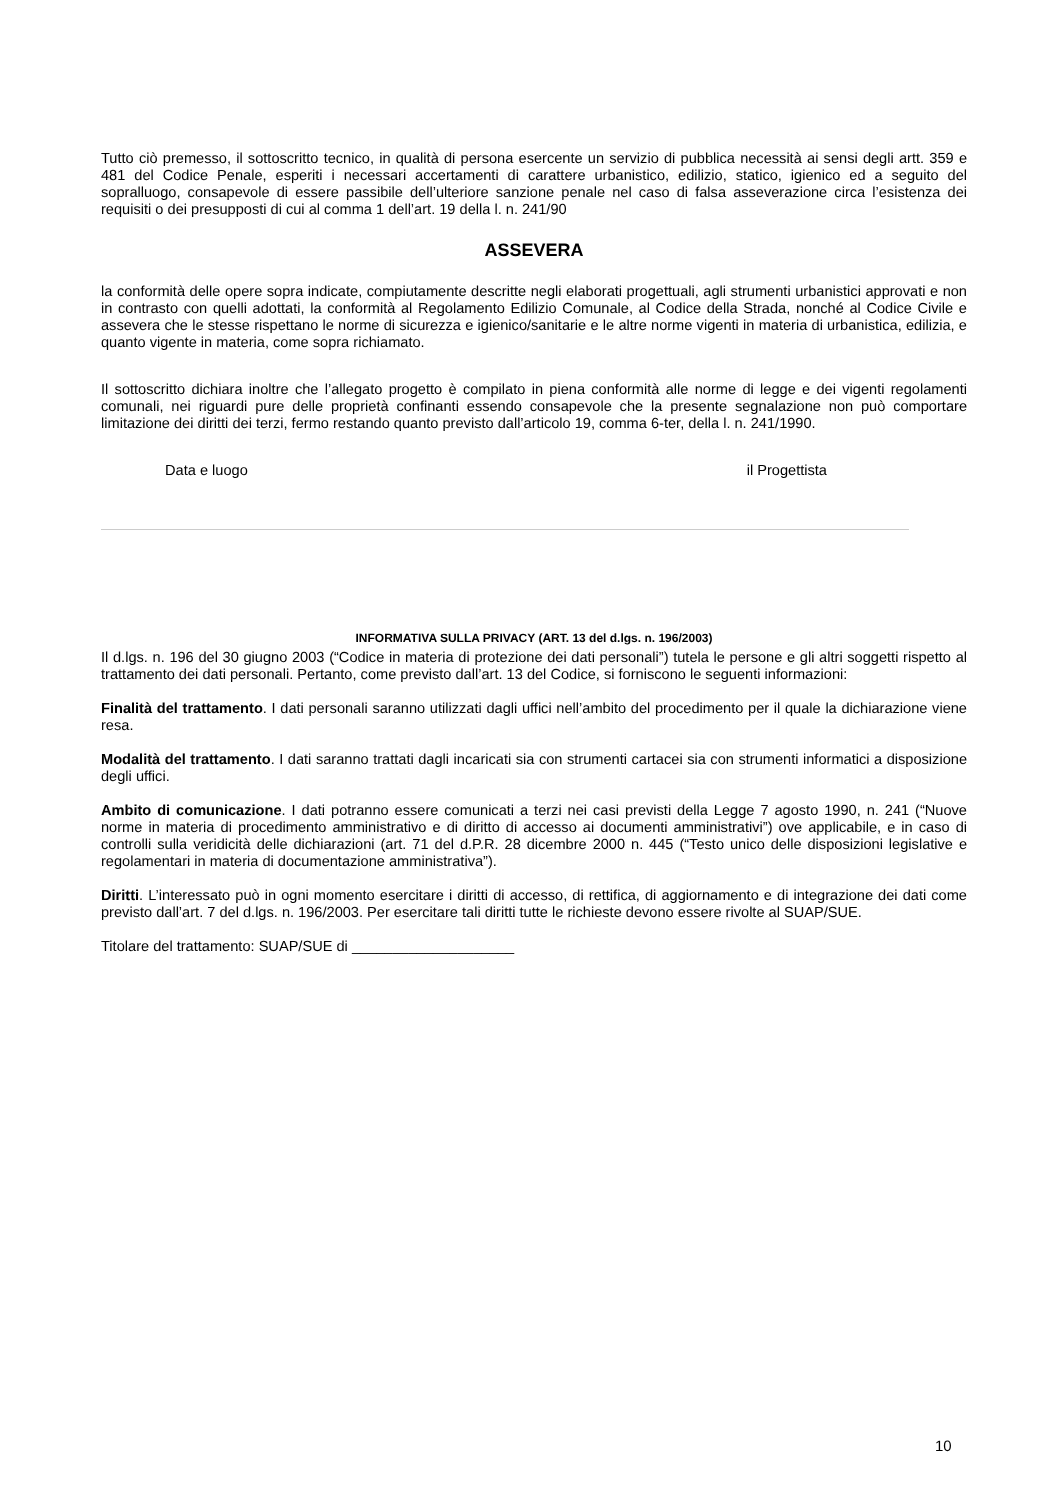Tutto ciò premesso, il sottoscritto tecnico, in qualità di persona esercente un servizio di pubblica necessità ai sensi degli artt. 359 e 481 del Codice Penale, esperiti i necessari accertamenti di carattere urbanistico, edilizio, statico, igienico ed a seguito del sopralluogo, consapevole di essere passibile dell’ulteriore sanzione penale nel caso di falsa asseverazione circa l’esistenza dei requisiti o dei presupposti di cui al comma 1 dell’art. 19 della l. n. 241/90
ASSEVERA
la conformità delle opere sopra indicate, compiutamente descritte negli elaborati progettuali, agli strumenti urbanistici approvati e non in contrasto con quelli adottati, la conformità al Regolamento Edilizio Comunale, al Codice della Strada, nonché al Codice Civile e assevera che le stesse rispettano le norme di sicurezza e igienico/sanitarie e le altre norme vigenti in materia di urbanistica, edilizia, e quanto vigente in materia, come sopra richiamato.
Il sottoscritto dichiara inoltre che l’allegato progetto è compilato in piena conformità alle norme di legge e dei vigenti regolamenti comunali, nei riguardi pure delle proprietà confinanti essendo consapevole che la presente segnalazione non può comportare limitazione dei diritti dei terzi, fermo restando quanto previsto dall’articolo 19, comma 6-ter, della l. n. 241/1990.
Data e luogo il Progettista
INFORMATIVA SULLA PRIVACY (ART. 13 del d.lgs. n. 196/2003)
Il d.lgs. n. 196 del 30 giugno 2003 (“Codice in materia di protezione dei dati personali”) tutela le persone e gli altri soggetti rispetto al trattamento dei dati personali. Pertanto, come previsto dall’art. 13 del Codice, si forniscono le seguenti informazioni:
Finalità del trattamento. I dati personali saranno utilizzati dagli uffici nell’ambito del procedimento per il quale la dichiarazione viene resa.
Modalità del trattamento. I dati saranno trattati dagli incaricati sia con strumenti cartacei sia con strumenti informatici a disposizione degli uffici.
Ambito di comunicazione. I dati potranno essere comunicati a terzi nei casi previsti della Legge 7 agosto 1990, n. 241 (“Nuove norme in materia di procedimento amministrativo e di diritto di accesso ai documenti amministrativi”) ove applicabile, e in caso di controlli sulla veridicità delle dichiarazioni (art. 71 del d.P.R. 28 dicembre 2000 n. 445 (“Testo unico delle disposizioni legislative e regolamentari in materia di documentazione amministrativa”).
Diritti. L’interessato può in ogni momento esercitare i diritti di accesso, di rettifica, di aggiornamento e di integrazione dei dati come previsto dall’art. 7 del d.lgs. n. 196/2003. Per esercitare tali diritti tutte le richieste devono essere rivolte al SUAP/SUE.
Titolare del trattamento: SUAP/SUE di ____________________
10